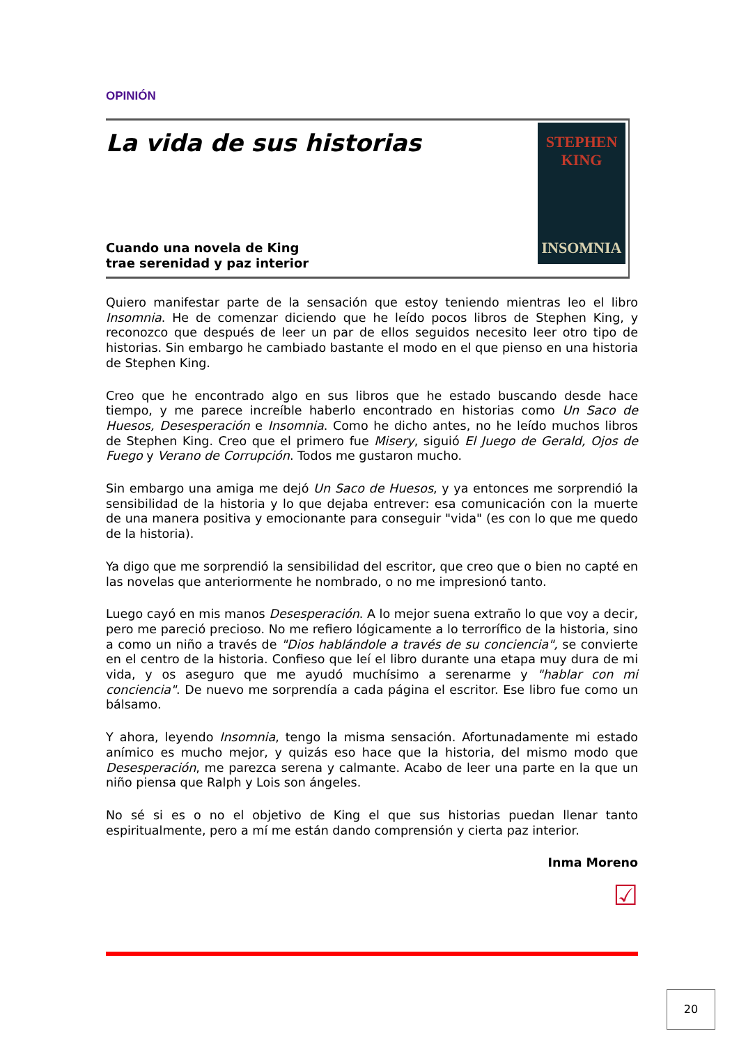OPINIÓN
La vida de sus historias
Cuando una novela de King
trae serenidad y paz interior
STEPHEN
KING
INSOMNIA
Quiero manifestar parte de la sensación que estoy teniendo mientras leo el libro Insomnia. He de comenzar diciendo que he leído pocos libros de Stephen King, y reconozco que después de leer un par de ellos seguidos necesito leer otro tipo de historias. Sin embargo he cambiado bastante el modo en el que pienso en una historia de Stephen King.
Creo que he encontrado algo en sus libros que he estado buscando desde hace tiempo, y me parece increíble haberlo encontrado en historias como Un Saco de Huesos, Desesperación e Insomnia. Como he dicho antes, no he leído muchos libros de Stephen King. Creo que el primero fue Misery, siguió El Juego de Gerald, Ojos de Fuego y Verano de Corrupción. Todos me gustaron mucho.
Sin embargo una amiga me dejó Un Saco de Huesos, y ya entonces me sorprendió la sensibilidad de la historia y lo que dejaba entrever: esa comunicación con la muerte de una manera positiva y emocionante para conseguir "vida" (es con lo que me quedo de la historia).
Ya digo que me sorprendió la sensibilidad del escritor, que creo que o bien no capté en las novelas que anteriormente he nombrado, o no me impresionó tanto.
Luego cayó en mis manos Desesperación. A lo mejor suena extraño lo que voy a decir, pero me pareció precioso. No me refiero lógicamente a lo terrorífico de la historia, sino a como un niño a través de "Dios hablándole a través de su conciencia", se convierte en el centro de la historia. Confieso que leí el libro durante una etapa muy dura de mi vida, y os aseguro que me ayudó muchísimo a serenarme y "hablar con mi conciencia". De nuevo me sorprendía a cada página el escritor. Ese libro fue como un bálsamo.
Y ahora, leyendo Insomnia, tengo la misma sensación. Afortunadamente mi estado anímico es mucho mejor, y quizás eso hace que la historia, del mismo modo que Desesperación, me parezca serena y calmante. Acabo de leer una parte en la que un niño piensa que Ralph y Lois son ángeles.
No sé si es o no el objetivo de King el que sus historias puedan llenar tanto espiritualmente, pero a mí me están dando comprensión y cierta paz interior.
Inma Moreno
☑
20